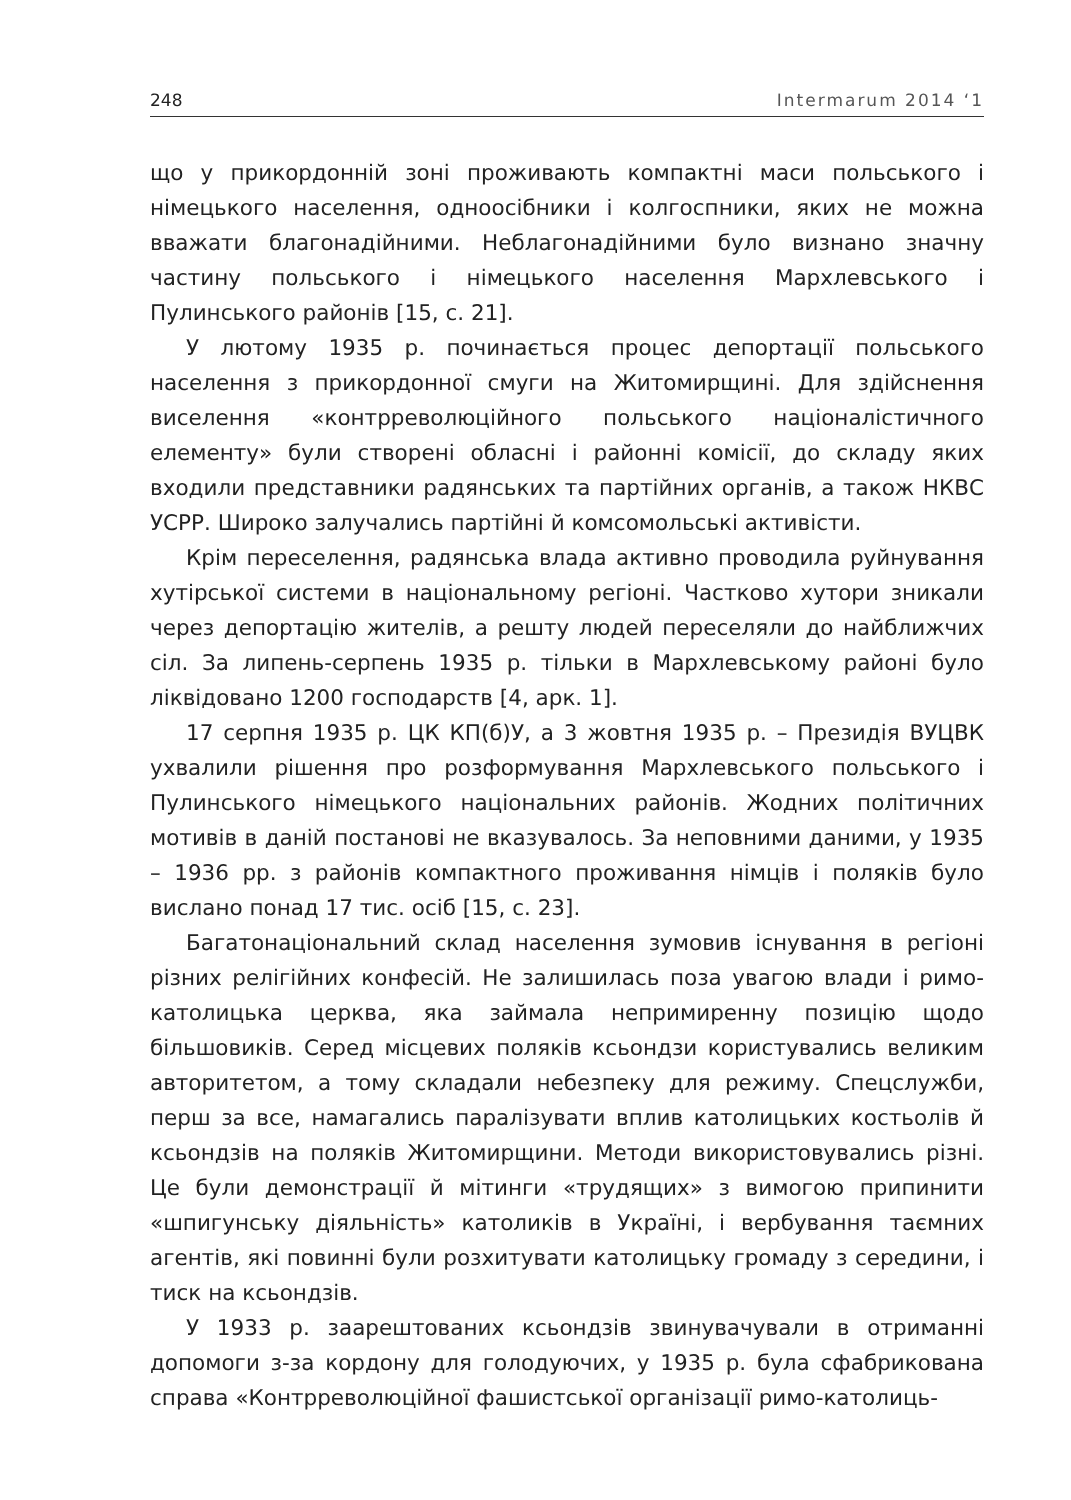248 Intermarum 2014 ‘1
що у прикордонній зоні проживають компактні маси польського і німецького населення, одноосібники і колгоспники, яких не можна вважати благонадійними. Неблагонадійними було визнано значну частину польського і німецького населення Мархлевського і Пулинського районів [15, с. 21].
У лютому 1935 р. починається процес депортації польського населення з прикордонної смуги на Житомирщині. Для здійснення виселення «контрреволюційного польського націоналістичного елементу» були створені обласні і районні комісії, до складу яких входили представники радянських та партійних органів, а також НКВС УСРР. Широко залучались партійні й комсомольські активісти.
Крім переселення, радянська влада активно проводила руйнування хутірської системи в національному регіоні. Частково хутори зникали через депортацію жителів, а решту людей переселяли до найближчих сіл. За липень-серпень 1935 р. тільки в Мархлевському районі було ліквідовано 1200 господарств [4, арк. 1].
17 серпня 1935 р. ЦК КП(б)У, а 3 жовтня 1935 р. – Президія ВУЦВК ухвалили рішення про розформування Мархлевського польського і Пулинського німецького національних районів. Жодних політичних мотивів в даній постанові не вказувалось. За неповними даними, у 1935 – 1936 рр. з районів компактного проживання німців і поляків було вислано понад 17 тис. осіб [15, с. 23].
Багатонаціональний склад населення зумовив існування в регіоні різних релігійних конфесій. Не залишилась поза увагою влади і римо-католицька церква, яка займала непримиренну позицію щодо більшовиків. Серед місцевих поляків ксьондзи користувались великим авторитетом, а тому складали небезпеку для режиму. Спецслужби, перш за все, намагались паралізувати вплив католицьких костьолів й ксьондзів на поляків Житомирщини. Методи використовувались різні. Це були демонстрації й мітинги «трудящих» з вимогою припинити «шпигунську діяльність» католиків в Україні, і вербування таємних агентів, які повинні були розхитувати католицьку громаду з середини, і тиск на ксьондзів.
У 1933 р. заарештованих ксьондзів звинувачували в отриманні допомоги з-за кордону для голодуючих, у 1935 р. була сфабрикована справа «Контрреволюційної фашистської організації римо-католиць-